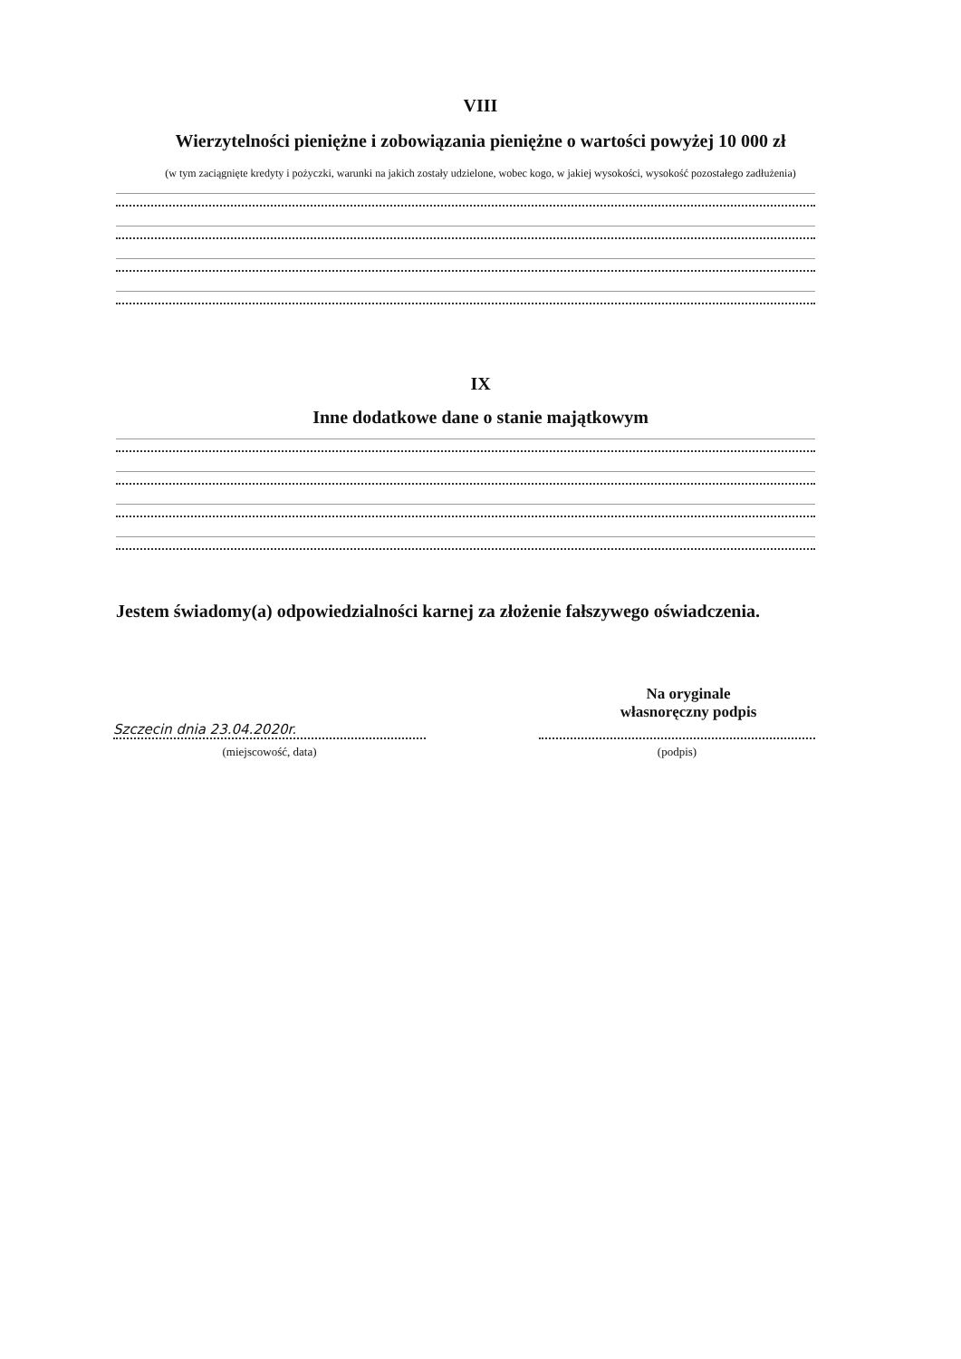VIII
Wierzytelności pieniężne i zobowiązania pieniężne o wartości powyżej 10 000 zł
(w tym zaciągnięte kredyty i pożyczki, warunki na jakich zostały udzielone, wobec kogo, w jakiej wysokości, wysokość pozostałego zadłużenia)
IX
Inne dodatkowe dane o stanie majątkowym
Jestem świadomy(a) odpowiedzialności karnej za złożenie fałszywego oświadczenia.
Na oryginale
własnoręczny podpis
Szczecin dnia 23.04.2020r.
(miejscowość, data)
(podpis)